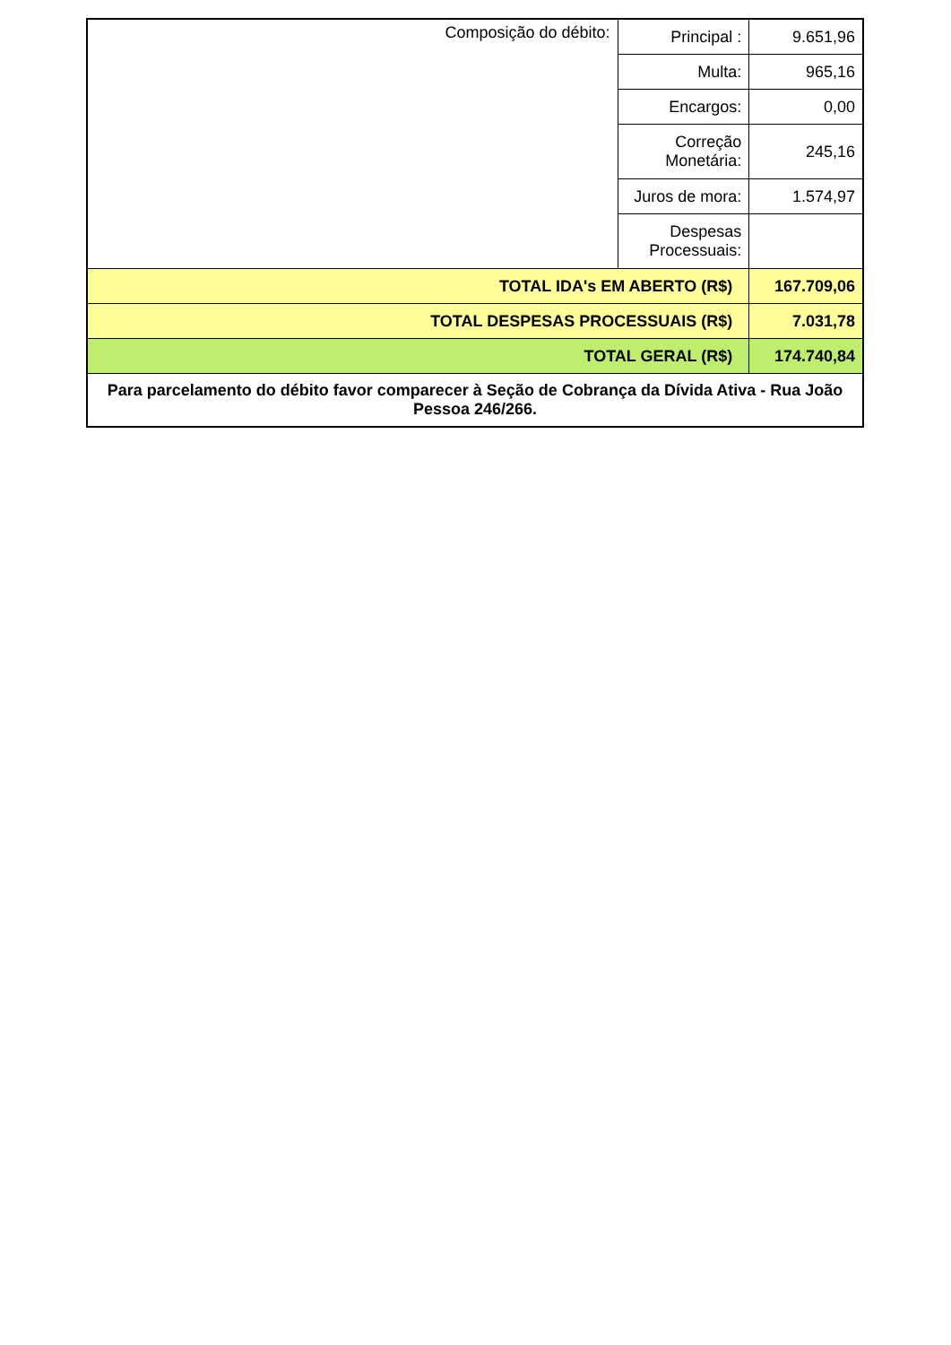| Composição do débito: | Principal : | 9.651,96 |
| | Multa: | 965,16 |
| | Encargos: | 0,00 |
| | Correção Monetária: | 245,16 |
| | Juros de mora: | 1.574,97 |
| | Despesas Processuais: | |
| TOTAL IDA's EM ABERTO (R$) | | 167.709,06 |
| TOTAL DESPESAS PROCESSUAIS (R$) | | 7.031,78 |
| TOTAL GERAL (R$) | | 174.740,84 |
| Para parcelamento do débito favor comparecer à Seção de Cobrança da Dívida Ativa - Rua João Pessoa 246/266. | | |